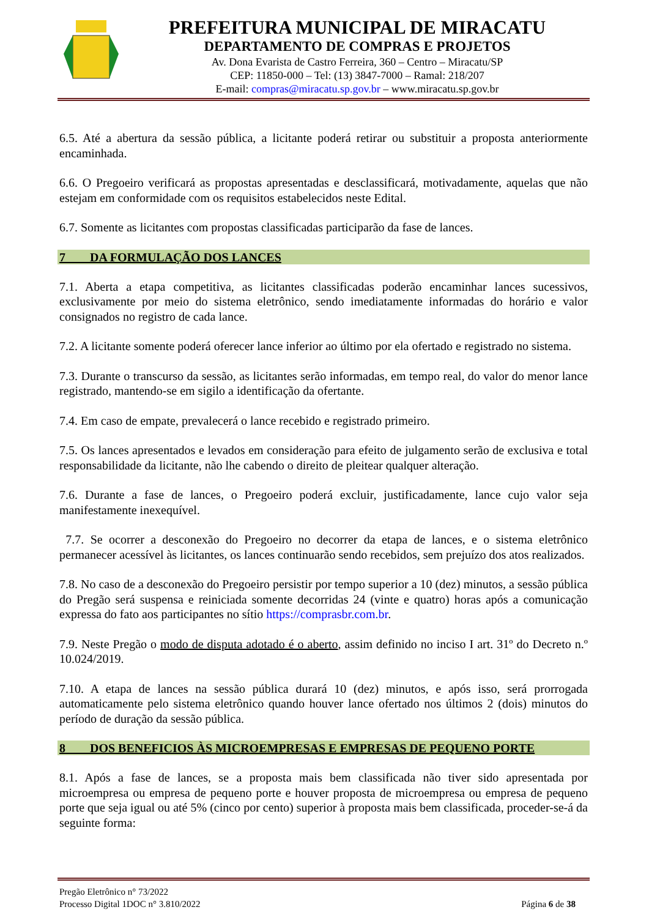PREFEITURA MUNICIPAL DE MIRACATU
DEPARTAMENTO DE COMPRAS E PROJETOS
Av. Dona Evarista de Castro Ferreira, 360 – Centro – Miracatu/SP
CEP: 11850-000 – Tel: (13) 3847-7000 – Ramal: 218/207
E-mail: compras@miracatu.sp.gov.br – www.miracatu.sp.gov.br
6.5. Até a abertura da sessão pública, a licitante poderá retirar ou substituir a proposta anteriormente encaminhada.
6.6. O Pregoeiro verificará as propostas apresentadas e desclassificará, motivadamente, aquelas que não estejam em conformidade com os requisitos estabelecidos neste Edital.
6.7. Somente as licitantes com propostas classificadas participarão da fase de lances.
7 DA FORMULAÇÃO DOS LANCES
7.1. Aberta a etapa competitiva, as licitantes classificadas poderão encaminhar lances sucessivos, exclusivamente por meio do sistema eletrônico, sendo imediatamente informadas do horário e valor consignados no registro de cada lance.
7.2. A licitante somente poderá oferecer lance inferior ao último por ela ofertado e registrado no sistema.
7.3. Durante o transcurso da sessão, as licitantes serão informadas, em tempo real, do valor do menor lance registrado, mantendo-se em sigilo a identificação da ofertante.
7.4. Em caso de empate, prevalecerá o lance recebido e registrado primeiro.
7.5. Os lances apresentados e levados em consideração para efeito de julgamento serão de exclusiva e total responsabilidade da licitante, não lhe cabendo o direito de pleitear qualquer alteração.
7.6. Durante a fase de lances, o Pregoeiro poderá excluir, justificadamente, lance cujo valor seja manifestamente inexequível.
7.7. Se ocorrer a desconexão do Pregoeiro no decorrer da etapa de lances, e o sistema eletrônico permanecer acessível às licitantes, os lances continuarão sendo recebidos, sem prejuízo dos atos realizados.
7.8. No caso de a desconexão do Pregoeiro persistir por tempo superior a 10 (dez) minutos, a sessão pública do Pregão será suspensa e reiniciada somente decorridas 24 (vinte e quatro) horas após a comunicação expressa do fato aos participantes no sítio https://comprasbr.com.br.
7.9. Neste Pregão o modo de disputa adotado é o aberto, assim definido no inciso I art. 31º do Decreto n.º 10.024/2019.
7.10. A etapa de lances na sessão pública durará 10 (dez) minutos, e após isso, será prorrogada automaticamente pelo sistema eletrônico quando houver lance ofertado nos últimos 2 (dois) minutos do período de duração da sessão pública.
8 DOS BENEFICIOS ÀS MICROEMPRESAS E EMPRESAS DE PEQUENO PORTE
8.1. Após a fase de lances, se a proposta mais bem classificada não tiver sido apresentada por microempresa ou empresa de pequeno porte e houver proposta de microempresa ou empresa de pequeno porte que seja igual ou até 5% (cinco por cento) superior à proposta mais bem classificada, proceder-se-á da seguinte forma:
Pregão Eletrônico n° 73/2022
Processo Digital 1DOC n° 3.810/2022 Página 6 de 38